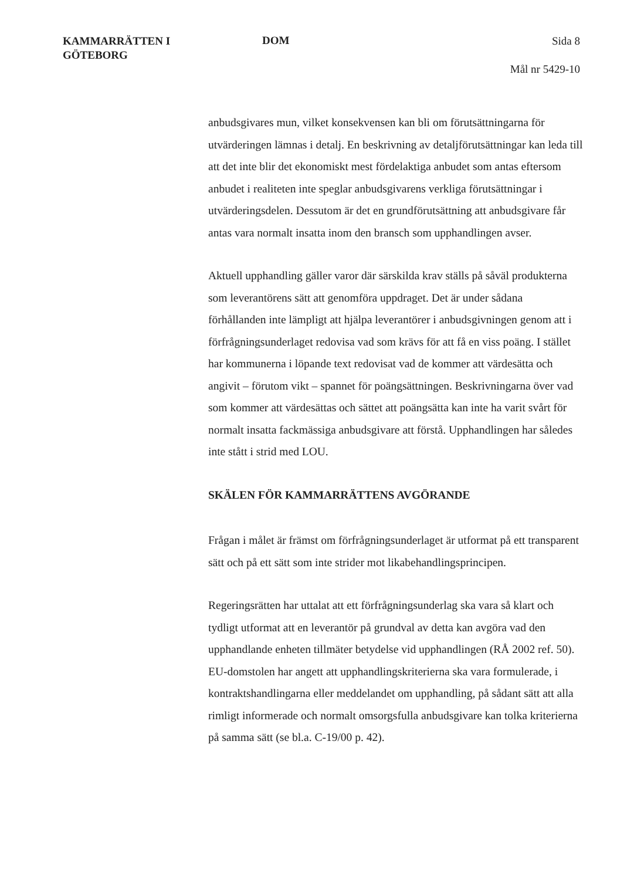KAMMARRÄTTEN I
GÖTEBORG
DOM
Sida 8
Mål nr 5429-10
anbudsgivares mun, vilket konsekvensen kan bli om förutsättningarna för utvärderingen lämnas i detalj. En beskrivning av detaljförutsättningar kan leda till att det inte blir det ekonomiskt mest fördelaktiga anbudet som antas eftersom anbudet i realiteten inte speglar anbudsgivarens verkliga förutsättningar i utvärderingsdelen. Dessutom är det en grundförutsättning att anbudsgivare får antas vara normalt insatta inom den bransch som upphandlingen avser.
Aktuell upphandling gäller varor där särskilda krav ställs på såväl produkterna som leverantörens sätt att genomföra uppdraget. Det är under sådana förhållanden inte lämpligt att hjälpa leverantörer i anbudsgivningen genom att i förfrågningsunderlaget redovisa vad som krävs för att få en viss poäng. I stället har kommunerna i löpande text redovisat vad de kommer att värdesätta och angivit – förutom vikt – spannet för poängsättningen. Beskrivningarna över vad som kommer att värdesättas och sättet att poängsätta kan inte ha varit svårt för normalt insatta fackmässiga anbudsgivare att förstå. Upphandlingen har således inte stått i strid med LOU.
SKÄLEN FÖR KAMMARRÄTTENS AVGÖRANDE
Frågan i målet är främst om förfrågningsunderlaget är utformat på ett transparent sätt och på ett sätt som inte strider mot likabehandlingsprincipen.
Regeringsrätten har uttalat att ett förfrågningsunderlag ska vara så klart och tydligt utformat att en leverantör på grundval av detta kan avgöra vad den upphandlande enheten tillmäter betydelse vid upphandlingen (RÅ 2002 ref. 50). EU-domstolen har angett att upphandlingskriterierna ska vara formulerade, i kontraktshandlingarna eller meddelandet om upphandling, på sådant sätt att alla rimligt informerade och normalt omsorgsfulla anbudsgivare kan tolka kriterierna på samma sätt (se bl.a. C-19/00 p. 42).